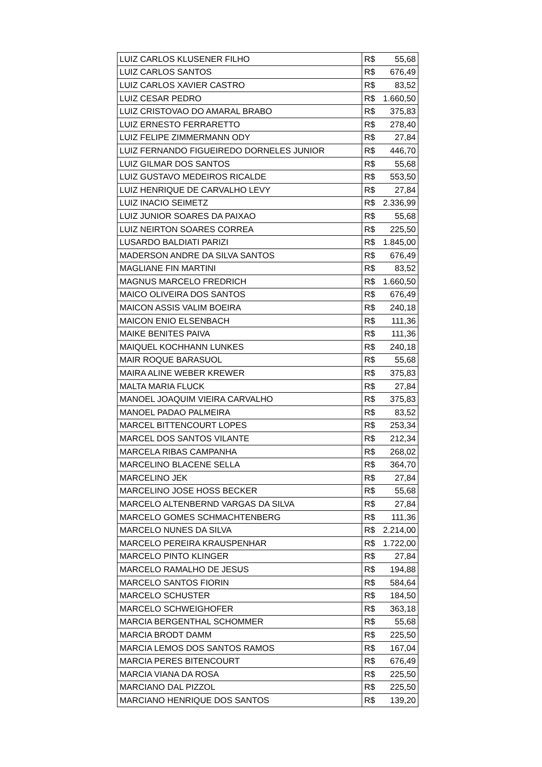| LUIZ CARLOS KLUSENER FILHO | R$ 55,68 |
| LUIZ CARLOS SANTOS | R$ 676,49 |
| LUIZ CARLOS XAVIER CASTRO | R$ 83,52 |
| LUIZ CESAR PEDRO | R$ 1.660,50 |
| LUIZ CRISTOVAO DO AMARAL BRABO | R$ 375,83 |
| LUIZ ERNESTO FERRARETTO | R$ 278,40 |
| LUIZ FELIPE ZIMMERMANN ODY | R$ 27,84 |
| LUIZ FERNANDO FIGUEIREDO DORNELES JUNIOR | R$ 446,70 |
| LUIZ GILMAR DOS SANTOS | R$ 55,68 |
| LUIZ GUSTAVO MEDEIROS RICALDE | R$ 553,50 |
| LUIZ HENRIQUE DE CARVALHO LEVY | R$ 27,84 |
| LUIZ INACIO SEIMETZ | R$ 2.336,99 |
| LUIZ JUNIOR SOARES DA PAIXAO | R$ 55,68 |
| LUIZ NEIRTON SOARES CORREA | R$ 225,50 |
| LUSARDO BALDIATI PARIZI | R$ 1.845,00 |
| MADERSON ANDRE DA SILVA SANTOS | R$ 676,49 |
| MAGLIANE FIN MARTINI | R$ 83,52 |
| MAGNUS MARCELO FREDRICH | R$ 1.660,50 |
| MAICO OLIVEIRA DOS SANTOS | R$ 676,49 |
| MAICON ASSIS VALIM BOEIRA | R$ 240,18 |
| MAICON ENIO ELSENBACH | R$ 111,36 |
| MAIKE BENITES PAIVA | R$ 111,36 |
| MAIQUEL KOCHHANN LUNKES | R$ 240,18 |
| MAIR ROQUE BARASUOL | R$ 55,68 |
| MAIRA ALINE WEBER KREWER | R$ 375,83 |
| MALTA MARIA FLUCK | R$ 27,84 |
| MANOEL JOAQUIM VIEIRA CARVALHO | R$ 375,83 |
| MANOEL PADAO PALMEIRA | R$ 83,52 |
| MARCEL BITTENCOURT LOPES | R$ 253,34 |
| MARCEL DOS SANTOS VILANTE | R$ 212,34 |
| MARCELA RIBAS CAMPANHA | R$ 268,02 |
| MARCELINO BLACENE SELLA | R$ 364,70 |
| MARCELINO JEK | R$ 27,84 |
| MARCELINO JOSE HOSS BECKER | R$ 55,68 |
| MARCELO ALTENBERND VARGAS DA SILVA | R$ 27,84 |
| MARCELO GOMES SCHMACHTENBERG | R$ 111,36 |
| MARCELO NUNES DA SILVA | R$ 2.214,00 |
| MARCELO PEREIRA KRAUSPENHAR | R$ 1.722,00 |
| MARCELO PINTO KLINGER | R$ 27,84 |
| MARCELO RAMALHO DE JESUS | R$ 194,88 |
| MARCELO SANTOS FIORIN | R$ 584,64 |
| MARCELO SCHUSTER | R$ 184,50 |
| MARCELO SCHWEIGHOFER | R$ 363,18 |
| MARCIA BERGENTHAL SCHOMMER | R$ 55,68 |
| MARCIA BRODT DAMM | R$ 225,50 |
| MARCIA LEMOS DOS SANTOS RAMOS | R$ 167,04 |
| MARCIA PERES BITENCOURT | R$ 676,49 |
| MARCIA VIANA DA ROSA | R$ 225,50 |
| MARCIANO DAL PIZZOL | R$ 225,50 |
| MARCIANO HENRIQUE DOS SANTOS | R$ 139,20 |